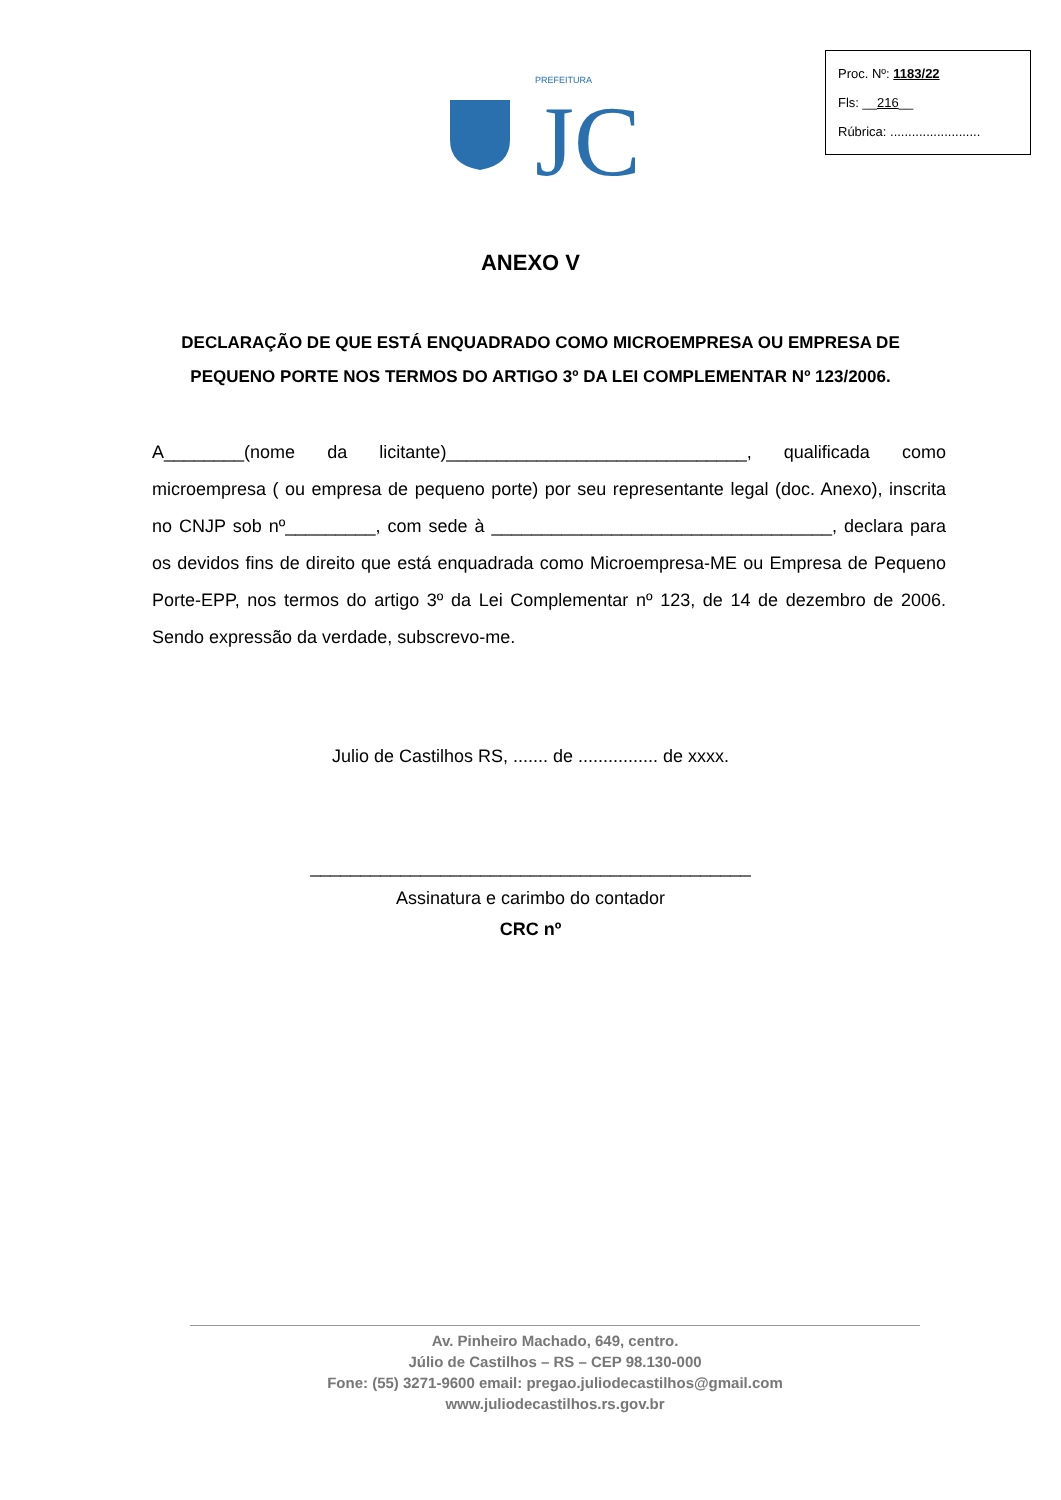PREFEITURA
JC
Proc. Nº: 1183/22
Fls: __216__
Rúbrica: .........................
ANEXO V
DECLARAÇÃO DE QUE ESTÁ ENQUADRADO COMO MICROEMPRESA OU EMPRESA DE PEQUENO PORTE NOS TERMOS DO ARTIGO 3º DA LEI COMPLEMENTAR Nº 123/2006.
A________(nome da licitante)______________________________, qualificada como microempresa ( ou empresa de pequeno porte) por seu representante legal (doc. Anexo), inscrita no CNJP sob nº_________, com sede à __________________________________, declara para os devidos fins de direito que está enquadrada como Microempresa-ME ou Empresa de Pequeno Porte-EPP, nos termos do artigo 3º da Lei Complementar nº 123, de 14 de dezembro de 2006. Sendo expressão da verdade, subscrevo-me.
Julio de Castilhos RS, ....... de ................ de xxxx.
____________________________________________
Assinatura e carimbo do contador
CRC nº
Av. Pinheiro Machado, 649, centro.
Júlio de Castilhos – RS – CEP 98.130-000
Fone: (55) 3271-9600 email: pregao.juliodecastilhos@gmail.com
www.juliodecastilhos.rs.gov.br